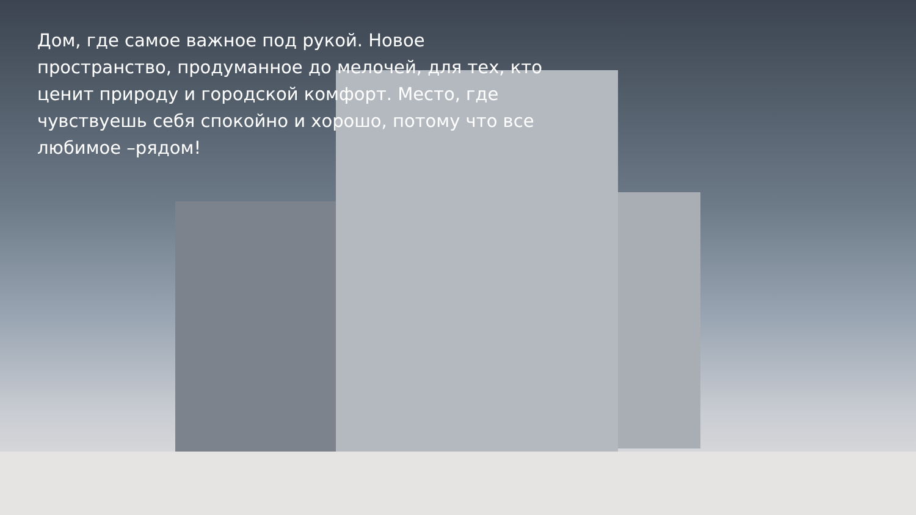Дом, где самое важное под рукой. Новое пространство, продуманное до мелочей, для тех, кто ценит природу и городской комфорт. Место, где чувствуешь себя спокойно и хорошо, потому что все любимое –рядом!